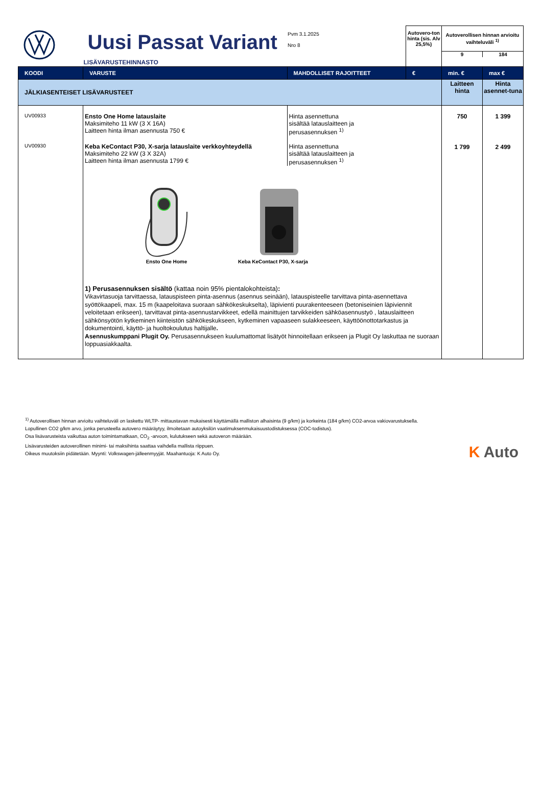| | Uusi Passat Variant LISÄVARUSTEHINNASTO | Pvm 3.1.2025 Nro 8 | Autovero-ton hinta (sis. Alv 25,5%) | Autoverollisen hinnan arvioitu vaihteluväli <sup>1)</sup> 9 184 | |
| KOODI | VARUSTE | MAHDOLLISET RAJOITTEET | € | min. € | max € |
| JÄLKIASENTEISET LISÄVARUSTEET | | | | Laitteen hinta | Hinta asennet-tuna |
| UV00933 | Ensto One Home latauslaite Maksimiteho 11 kW (3 X 16A) Laitteen hinta ilman asennusta 750 € | Hinta asennettuna sisältää latauslaitteen ja perusasennuksen <sup>1)</sup> | | 750 | 1 399 |
| UV00930 | Keba KeContact P30, X-sarja latauslaite verkkoyhteydellä Maksimiteho 22 kW (3 X 32A) Laitteen hinta ilman asennusta 1799 € | Hinta asennettuna sisältää latauslaitteen ja perusasennuksen <sup>1)</sup> | | 1 799 | 2 499 |
| | Ensto One Home Keba KeContact P30, X-sarja 1) Perusasennuksen sisältö (kattaa noin 95% pientalokohteista) : Vikavirtasuoja tarvittaessa, latauspisteen pinta-asennus (asennus seinään), latauspisteelle tarvittava pinta-asennettava syöttökaapeli, max. 15 m (kaapeloitava suoraan sähkökeskukselta), läpivienti puurakenteeseen (betoniseinien läpiviennit veloitetaan erikseen), tarvittavat pinta-asennustarvikkeet, edellä mainittujen tarvikkeiden sähköasennustyö , latauslaitteen sähkönsyötön kytkeminen kiinteistön sähkökeskukseen, kytkeminen vapaaseen sulakkeeseen, käyttöönottotarkastus ja dokumentointi, käyttö- ja huoltokoulutus haltijalle . Asennuskumppani Plugit Oy. Perusasennukseen kuulumattomat lisätyöt hinnoitellaan erikseen ja Plugit Oy laskuttaa ne suoraan loppuasiakkaalta. | | | | |
<sup>1)</sup> Autoverollisen hinnan arvioitu vaihteluväli on laskettu WLTP- mittaustavan mukaisesti käyttämällä malliston alhaisinta (9 g/km) ja korkeinta (184 g/km) CO2-arvoa vakiovarustuksella.
Lopullinen CO2 g/km arvo, jonka perusteella autovero määräytyy, ilmoitetaan autoyksilön vaatimuksenmukaisuustodistuksessa (COC-todistus).
Osa lisävarusteista vaikuttaa auton toimintamatkaan, CO<sub>2</sub> -arvoon, kulutukseen sekä autoveron määrään.
Lisävarusteiden autoverollinen minimi- tai maksihinta saattaa vaihdella mallista riippuen.
Oikeus muutoksiin pidätetään. Myynti: Volkswagen-jälleenmyyjät. Maahantuoja: K Auto Oy.
K Auto